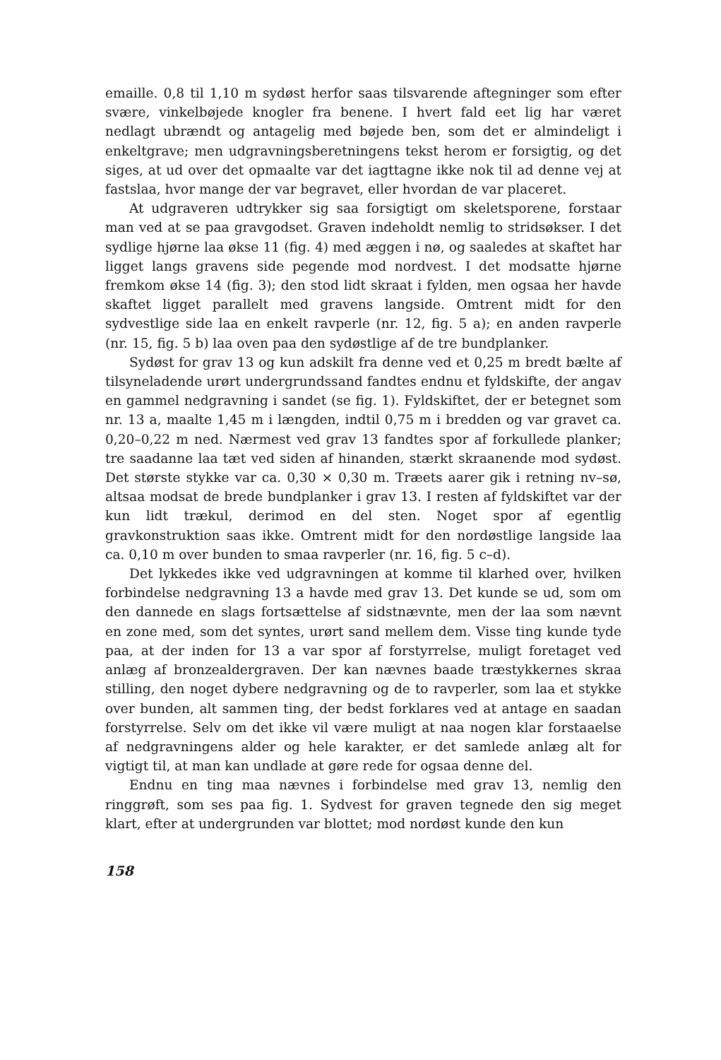emaille. 0,8 til 1,10 m sydøst herfor saas tilsvarende aftegninger som efter svære, vinkelbøjede knogler fra benene. I hvert fald eet lig har været nedlagt ubrændt og antagelig med bøjede ben, som det er almindeligt i enkeltgrave; men udgravningsberetningens tekst herom er forsigtig, og det siges, at ud over det opmaalte var det iagttagne ikke nok til ad denne vej at fastslaa, hvor mange der var begravet, eller hvordan de var placeret.
At udgraveren udtrykker sig saa forsigtigt om skeletsporene, forstaar man ved at se paa gravgodset. Graven indeholdt nemlig to stridsøkser. I det sydlige hjørne laa økse 11 (fig. 4) med æggen i nø, og saaledes at skaftet har ligget langs gravens side pegende mod nordvest. I det modsatte hjørne fremkom økse 14 (fig. 3); den stod lidt skraat i fylden, men ogsaa her havde skaftet ligget parallelt med gravens langside. Omtrent midt for den sydvestlige side laa en enkelt ravperle (nr. 12, fig. 5 a); en anden ravperle (nr. 15, fig. 5 b) laa oven paa den sydøstlige af de tre bundplanker.
Sydøst for grav 13 og kun adskilt fra denne ved et 0,25 m bredt bælte af tilsyneladende urørt undergrundssand fandtes endnu et fyldskifte, der angav en gammel nedgravning i sandet (se fig. 1). Fyldskiftet, der er betegnet som nr. 13 a, maalte 1,45 m i længden, indtil 0,75 m i bredden og var gravet ca. 0,20–0,22 m ned. Nærmest ved grav 13 fandtes spor af forkullede planker; tre saadanne laa tæt ved siden af hinanden, stærkt skraanende mod sydøst. Det største stykke var ca. 0,30 × 0,30 m. Træets aarer gik i retning nv–sø, altsaa modsat de brede bundplanker i grav 13. I resten af fyldskiftet var der kun lidt trækul, derimod en del sten. Noget spor af egentlig gravkonstruktion saas ikke. Omtrent midt for den nordøstlige langside laa ca. 0,10 m over bunden to smaa ravperler (nr. 16, fig. 5 c–d).
Det lykkedes ikke ved udgravningen at komme til klarhed over, hvilken forbindelse nedgravning 13 a havde med grav 13. Det kunde se ud, som om den dannede en slags fortsættelse af sidstnævnte, men der laa som nævnt en zone med, som det syntes, urørt sand mellem dem. Visse ting kunde tyde paa, at der inden for 13 a var spor af forstyrrelse, muligt foretaget ved anlæg af bronzealdergraven. Der kan nævnes baade træstykkernes skraa stilling, den noget dybere nedgravning og de to ravperler, som laa et stykke over bunden, alt sammen ting, der bedst forklares ved at antage en saadan forstyrrelse. Selv om det ikke vil være muligt at naa nogen klar forstaaelse af nedgravningens alder og hele karakter, er det samlede anlæg alt for vigtigt til, at man kan undlade at gøre rede for ogsaa denne del.
Endnu en ting maa nævnes i forbindelse med grav 13, nemlig den ringgrøft, som ses paa fig. 1. Sydvest for graven tegnede den sig meget klart, efter at undergrunden var blottet; mod nordøst kunde den kun
158